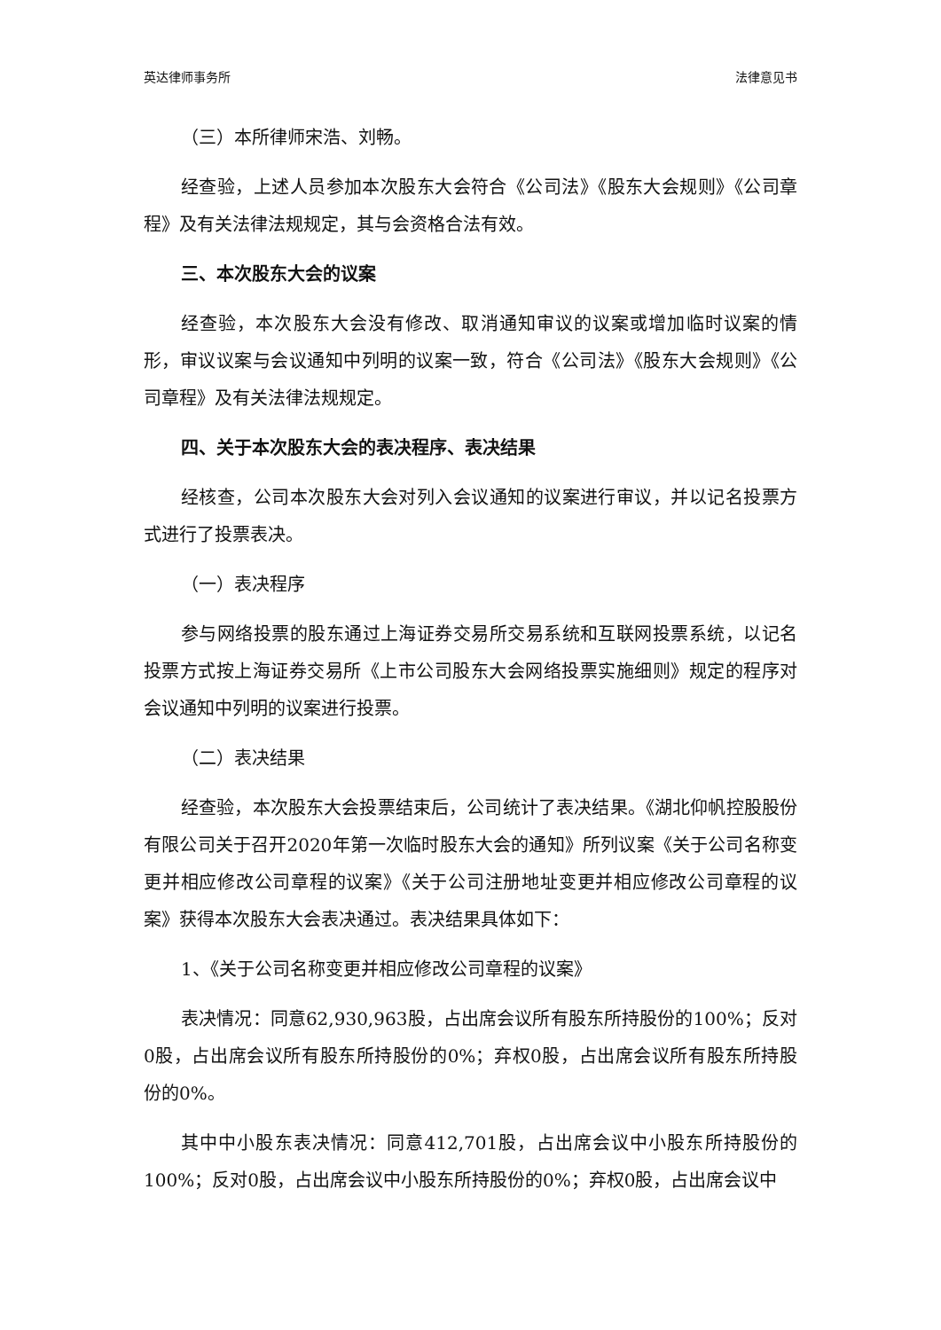英达律师事务所 法律意见书
（三）本所律师宋浩、刘畅。
经查验，上述人员参加本次股东大会符合《公司法》《股东大会规则》《公司章程》及有关法律法规规定，其与会资格合法有效。
三、本次股东大会的议案
经查验，本次股东大会没有修改、取消通知审议的议案或增加临时议案的情形，审议议案与会议通知中列明的议案一致，符合《公司法》《股东大会规则》《公司章程》及有关法律法规规定。
四、关于本次股东大会的表决程序、表决结果
经核查，公司本次股东大会对列入会议通知的议案进行审议，并以记名投票方式进行了投票表决。
（一）表决程序
参与网络投票的股东通过上海证券交易所交易系统和互联网投票系统，以记名投票方式按上海证券交易所《上市公司股东大会网络投票实施细则》规定的程序对会议通知中列明的议案进行投票。
（二）表决结果
经查验，本次股东大会投票结束后，公司统计了表决结果。《湖北仰帆控股股份有限公司关于召开2020年第一次临时股东大会的通知》所列议案《关于公司名称变更并相应修改公司章程的议案》《关于公司注册地址变更并相应修改公司章程的议案》获得本次股东大会表决通过。表决结果具体如下：
1、《关于公司名称变更并相应修改公司章程的议案》
表决情况：同意62,930,963股，占出席会议所有股东所持股份的100%；反对0股，占出席会议所有股东所持股份的0%；弃权0股，占出席会议所有股东所持股份的0%。
其中中小股东表决情况：同意412,701股，占出席会议中小股东所持股份的100%；反对0股，占出席会议中小股东所持股份的0%；弃权0股，占出席会议中